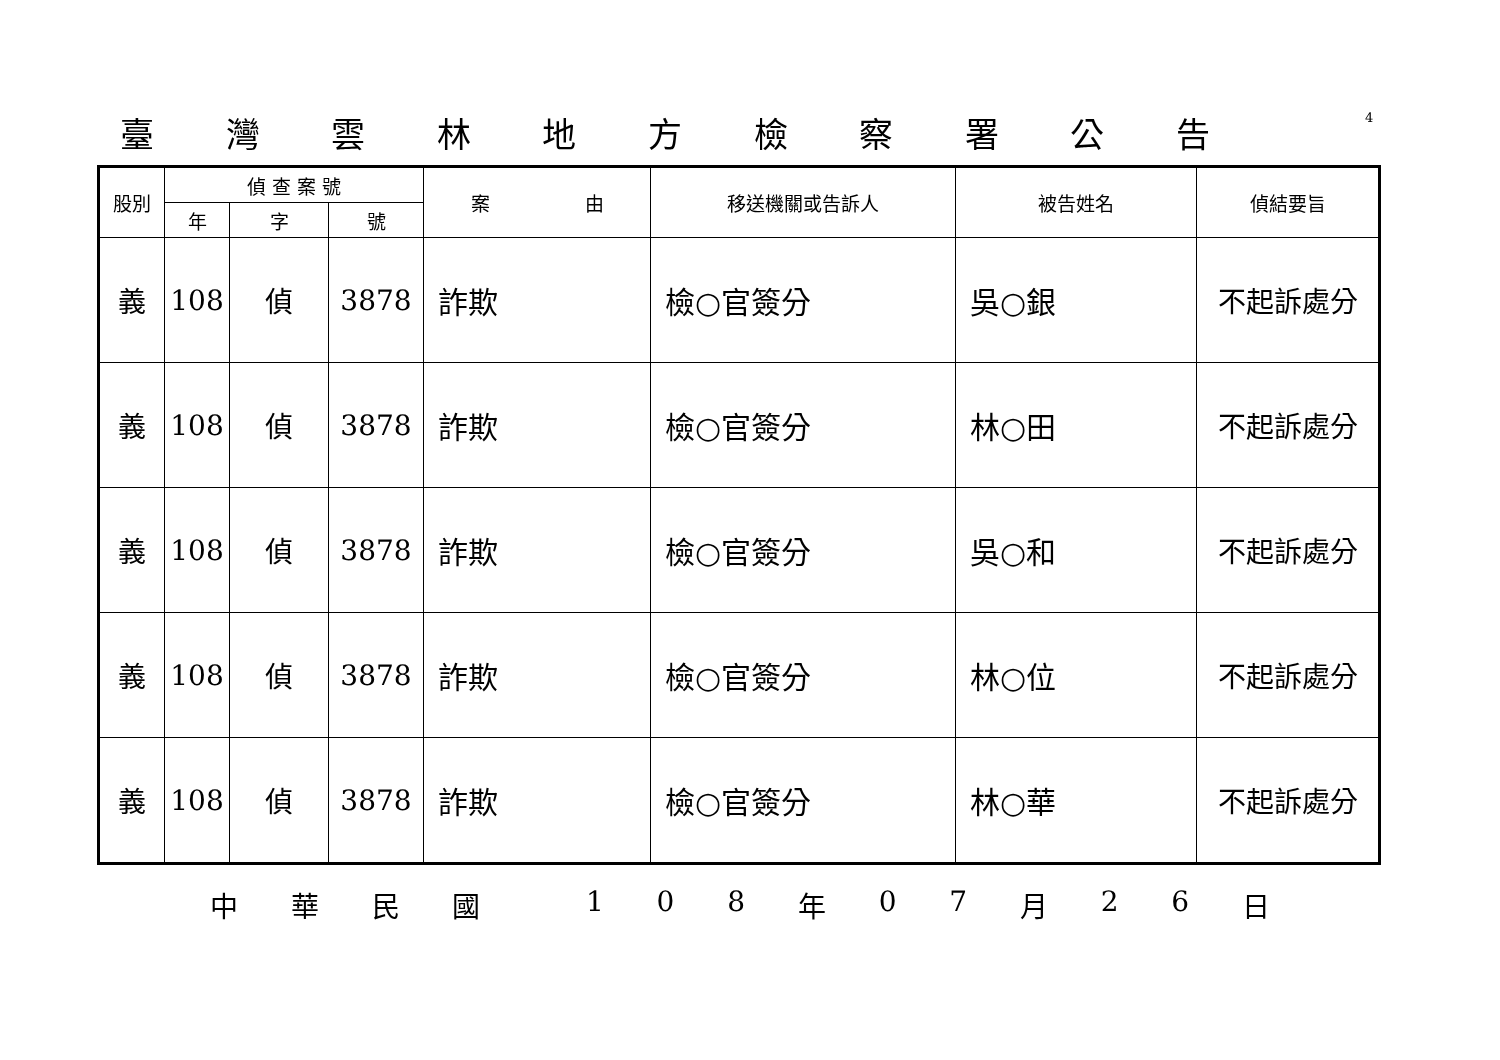臺灣雲林地方檢察署公告 4
| 股別 | 偵 查 案 號 | | | 案 由 | 移送機關或告訴人 | 被告姓名 | 偵結要旨 |
| --- | --- | --- | --- | --- | --- | --- | --- |
| | 年 | 字 | 號 | | | | |
| 義 | 108 | 偵 | 3878 | 詐欺 | 檢○官簽分 | 吳○銀 | 不起訴處分 |
| 義 | 108 | 偵 | 3878 | 詐欺 | 檢○官簽分 | 林○田 | 不起訴處分 |
| 義 | 108 | 偵 | 3878 | 詐欺 | 檢○官簽分 | 吳○和 | 不起訴處分 |
| 義 | 108 | 偵 | 3878 | 詐欺 | 檢○官簽分 | 林○位 | 不起訴處分 |
| 義 | 108 | 偵 | 3878 | 詐欺 | 檢○官簽分 | 林○華 | 不起訴處分 |
中華民國 108 年 07 月 26 日